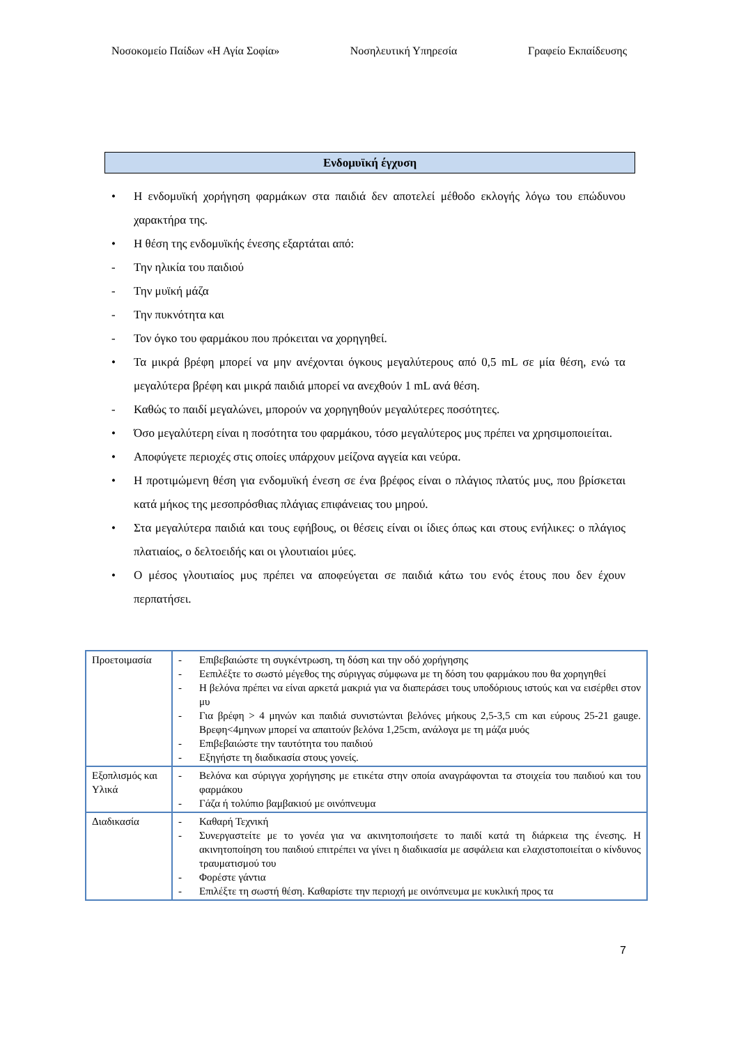Νοσοκομείο Παίδων «Η Αγία Σοφία» Νοσηλευτική Υπηρεσία Γραφείο Εκπαίδευσης
Ενδομυϊκή έγχυση
• Η ενδομυϊκή χορήγηση φαρμάκων στα παιδιά δεν αποτελεί μέθοδο εκλογής λόγω του επώδυνου χαρακτήρα της.
• Η θέση της ενδομυϊκής ένεσης εξαρτάται από:
- Την ηλικία του παιδιού
- Την μυϊκή μάζα
- Την πυκνότητα και
- Τον όγκο του φαρμάκου που πρόκειται να χορηγηθεί.
• Τα μικρά βρέφη μπορεί να μην ανέχονται όγκους μεγαλύτερους από 0,5 mL σε μία θέση, ενώ τα μεγαλύτερα βρέφη και μικρά παιδιά μπορεί να ανεχθούν 1 mL ανά θέση.
- Καθώς το παιδί μεγαλώνει, μπορούν να χορηγηθούν μεγαλύτερες ποσότητες.
• Όσο μεγαλύτερη είναι η ποσότητα του φαρμάκου, τόσο μεγαλύτερος μυς πρέπει να χρησιμοποιείται.
• Αποφύγετε περιοχές στις οποίες υπάρχουν μείζονα αγγεία και νεύρα.
• Η προτιμώμενη θέση για ενδομυϊκή ένεση σε ένα βρέφος είναι ο πλάγιος πλατύς μυς, που βρίσκεται κατά μήκος της μεσοπρόσθιας πλάγιας επιφάνειας του μηρού.
• Στα μεγαλύτερα παιδιά και τους εφήβους, οι θέσεις είναι οι ίδιες όπως και στους ενήλικες: ο πλάγιος πλατιαίος, ο δελτοειδής και οι γλουτιαίοι μύες.
• Ο μέσος γλουτιαίος μυς πρέπει να αποφεύγεται σε παιδιά κάτω του ενός έτους που δεν έχουν περπατήσει.
| Προετοιμασία | - Επιβεβαιώστε τη συγκέντρωση, τη δόση και την οδό χορήγησης - Εεπιλέξτε το σωστό μέγεθος της σύριγγας σύμφωνα με τη δόση του φαρμάκου που θα χορηγηθεί - Η βελόνα πρέπει να είναι αρκετά μακριά για να διαπεράσει τους υποδόριους ιστούς και να εισέρθει στον μυ - Για βρέφη > 4 μηνών και παιδιά συνιστώνται βελόνες μήκους 2,5-3,5 cm και εύρους 25-21 gauge. Βρεφη<4μηνων μπορεί να απαιτούν βελόνα 1,25cm, ανάλογα με τη μάζα μυός - Επιβεβαιώστε την ταυτότητα του παιδιού - Εξηγήστε τη διαδικασία στους γονείς. |
| Εξοπλισμός και Υλικά | - Βελόνα και σύριγγα χορήγησης με ετικέτα στην οποία αναγράφονται τα στοιχεία του παιδιού και του φαρμάκου - Γάζα ή τολύπιο βαμβακιού με οινόπνευμα |
| Διαδικασία | - Καθαρή Τεχνική - Συνεργαστείτε με το γονέα για να ακινητοποιήσετε το παιδί κατά τη διάρκεια της ένεσης. Η ακινητοποίηση του παιδιού επιτρέπει να γίνει η διαδικασία με ασφάλεια και ελαχιστοποιείται ο κίνδυνος τραυματισμού του - Φορέστε γάντια - Επιλέξτε τη σωστή θέση. Καθαρίστε την περιοχή με οινόπνευμα με κυκλική προς τα |
7